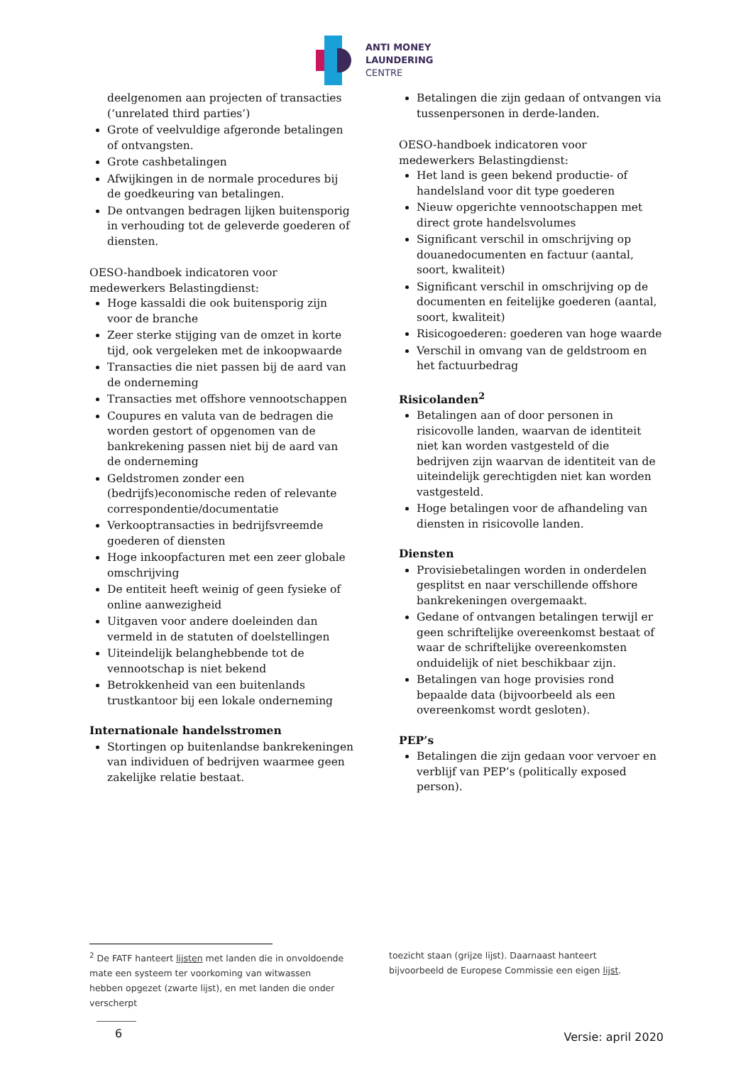ANTI MONEY
LAUNDERING
CENTRE
deelgenomen aan projecten of transacties (‘unrelated third parties’)
Grote of veelvuldige afgeronde betalingen of ontvangsten.
Grote cashbetalingen
Afwijkingen in de normale procedures bij de goedkeuring van betalingen.
De ontvangen bedragen lijken buitensporig in verhouding tot de geleverde goederen of diensten.
OESO-handboek indicatoren voor medewerkers Belastingdienst:
Hoge kassaldi die ook buitensporig zijn voor de branche
Zeer sterke stijging van de omzet in korte tijd, ook vergeleken met de inkoopwaarde
Transacties die niet passen bij de aard van de onderneming
Transacties met offshore vennootschappen
Coupures en valuta van de bedragen die worden gestort of opgenomen van de bankrekening passen niet bij de aard van de onderneming
Geldstromen zonder een (bedrijfs)economische reden of relevante correspondentie/documentatie
Verkooptransacties in bedrijfsvreemde goederen of diensten
Hoge inkoopfacturen met een zeer globale omschrijving
De entiteit heeft weinig of geen fysieke of online aanwezigheid
Uitgaven voor andere doeleinden dan vermeld in de statuten of doelstellingen
Uiteindelijk belanghebbende tot de vennootschap is niet bekend
Betrokkenheid van een buitenlands trustkantoor bij een lokale onderneming
Internationale handelsstromen
Stortingen op buitenlandse bankrekeningen van individuen of bedrijven waarmee geen zakelijke relatie bestaat.
Betalingen die zijn gedaan of ontvangen via tussenpersonen in derde-landen.
OESO-handboek indicatoren voor medewerkers Belastingdienst:
Het land is geen bekend productie- of handelsland voor dit type goederen
Nieuw opgerichte vennootschappen met direct grote handelsvolumes
Significant verschil in omschrijving op douanedocumenten en factuur (aantal, soort, kwaliteit)
Significant verschil in omschrijving op de documenten en feitelijke goederen (aantal, soort, kwaliteit)
Risicogoederen: goederen van hoge waarde
Verschil in omvang van de geldstroom en het factuurbedrag
Risicolanden<sup>2</sup>
Betalingen aan of door personen in risicovolle landen, waarvan de identiteit niet kan worden vastgesteld of die bedrijven zijn waarvan de identiteit van de uiteindelijk gerechtigden niet kan worden vastgesteld.
Hoge betalingen voor de afhandeling van diensten in risicovolle landen.
Diensten
Provisiebetalingen worden in onderdelen gesplitst en naar verschillende offshore bankrekeningen overgemaakt.
Gedane of ontvangen betalingen terwijl er geen schriftelijke overeenkomst bestaat of waar de schriftelijke overeenkomsten onduidelijk of niet beschikbaar zijn.
Betalingen van hoge provisies rond bepaalde data (bijvoorbeeld als een overeenkomst wordt gesloten).
PEP’s
Betalingen die zijn gedaan voor vervoer en verblijf van PEP’s (politically exposed person).
<sup>2</sup> De FATF hanteert lijsten met landen die in onvoldoende mate een systeem ter voorkoming van witwassen hebben opgezet (zwarte lijst), en met landen die onder verscherpt
toezicht staan (grijze lijst). Daarnaast hanteert bijvoorbeeld de Europese Commissie een eigen lijst.
6 Versie: april 2020